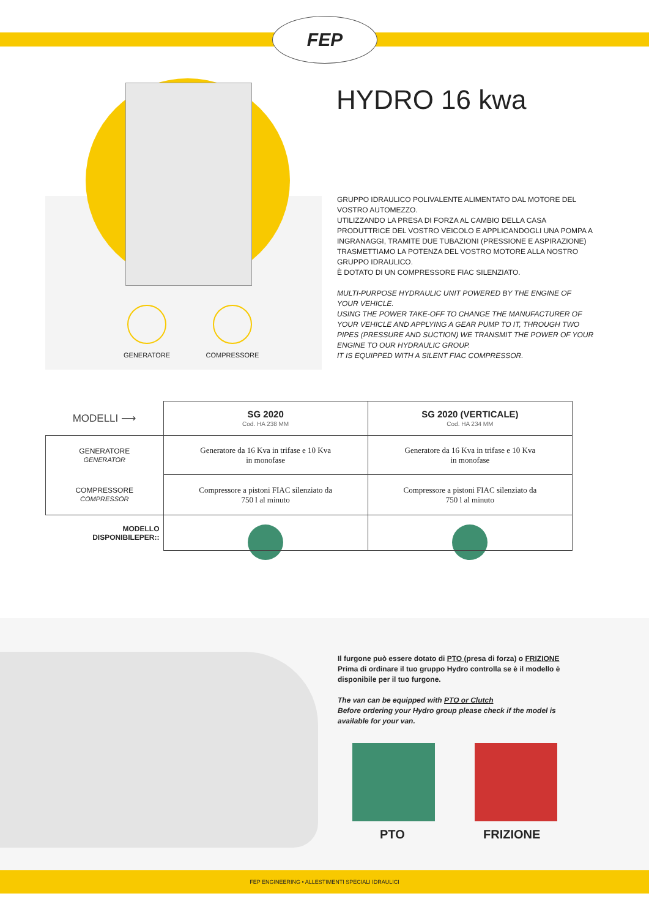FEP
GENERATORE COMPRESSORE
HYDRO 16 kwa
GRUPPO IDRAULICO POLIVALENTE ALIMENTATO DAL MOTORE DEL VOSTRO AUTOMEZZO.
UTILIZZANDO LA PRESA DI FORZA AL CAMBIO DELLA CASA PRODUTTRICE DEL VOSTRO VEICOLO E APPLICANDOGLI UNA POMPA A INGRANAGGI, TRAMITE DUE TUBAZIONI (PRESSIONE E ASPIRAZIONE) TRASMETTIAMO LA POTENZA DEL VOSTRO MOTORE ALLA NOSTRO GRUPPO IDRAULICO.
È DOTATO DI UN COMPRESSORE FIAC SILENZIATO.
MULTI-PURPOSE HYDRAULIC UNIT POWERED BY THE ENGINE OF YOUR VEHICLE.
USING THE POWER TAKE-OFF TO CHANGE THE MANUFACTURER OF YOUR VEHICLE AND APPLYING A GEAR PUMP TO IT, THROUGH TWO PIPES (PRESSURE AND SUCTION) WE TRANSMIT THE POWER OF YOUR ENGINE TO OUR HYDRAULIC GROUP.
IT IS EQUIPPED WITH A SILENT FIAC COMPRESSOR.
| MODELLI ⟶ | SG 2020 Cod. HA 238 MM | SG 2020 (VERTICALE) Cod. HA 234 MM |
| --- | --- | --- |
| GENERATORE GENERATOR | Generatore da 16 Kva in trifase e 10 Kva in monofase | Generatore da 16 Kva in trifase e 10 Kva in monofase |
| COMPRESSORE COMPRESSOR | Compressore a pistoni FIAC silenziato da 750 l al minuto | Compressore a pistoni FIAC silenziato da 750 l al minuto |
| MODELLO DISPONIBILEPER:: | | |
Il furgone può essere dotato di PTO (presa di forza) o FRIZIONE
Prima di ordinare il tuo gruppo Hydro controlla se è il modello è disponibile per il tuo furgone.
The van can be equipped with PTO or Clutch
Before ordering your Hydro group please check if the model is available for your van.
PTO FRIZIONE
FEP ENGINEERING • ALLESTIMENTI SPECIALI IDRAULICI